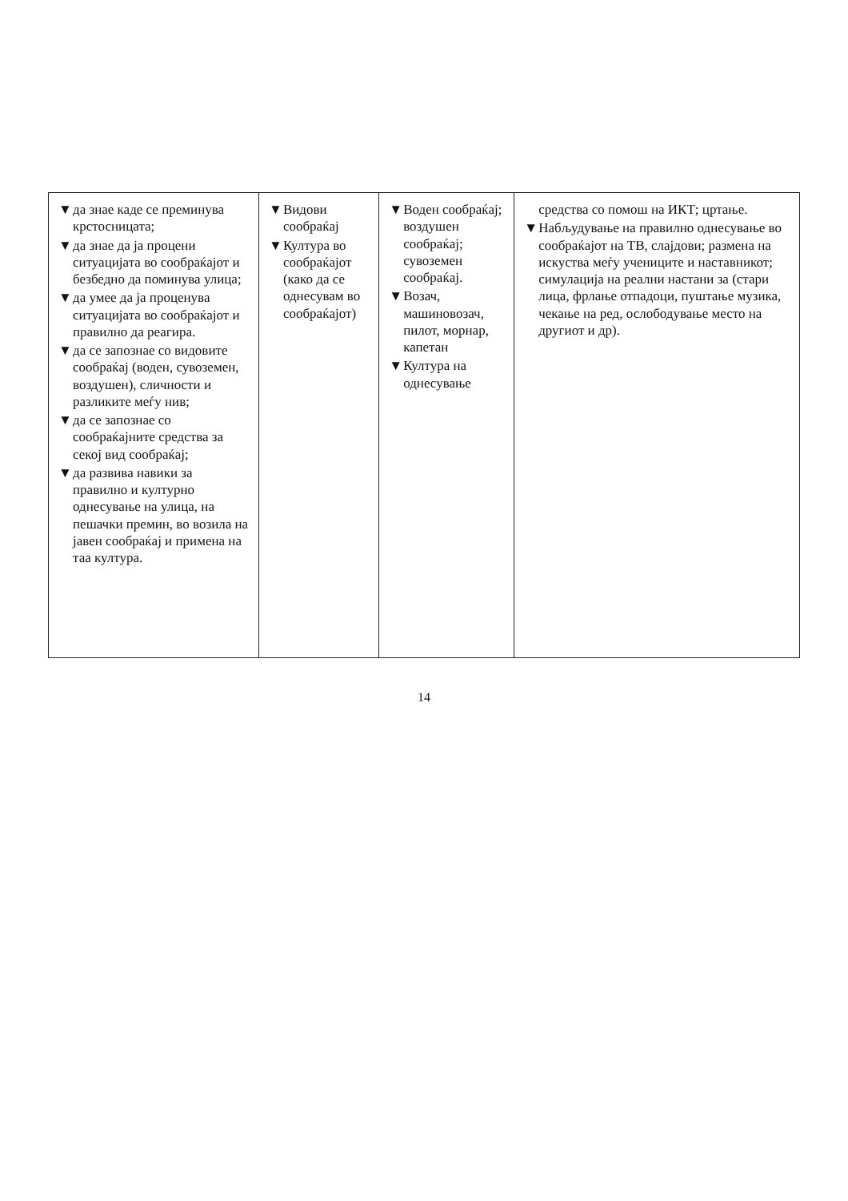| ▼ да знае каде се преминува крстосницата; ▼ да знае да ја процени ситуацијата во сообраќајот и безбедно да поминува улица; ▼ да умее да ја проценува ситуацијата во сообраќајот и правилно да реагира. ▼ да се запознае со видовите сообраќај (воден, сувоземен, воздушен), сличности и разликите меѓу нив; ▼ да се запознае со сообраќајните средства за секој вид сообраќај; ▼ да развива навики за правилно и културно однесување на улица, на пешачки премин, во возила на јавен сообраќај и примена на таа култура. | ▼ Видови сообраќај ▼ Култура во сообраќајот (како да се однесувам во сообраќајот) | ▼ Воден сообраќај; воздушен сообраќај; сувоземен сообраќај. ▼ Возач, машиновозач, пилот, морнар, капетан ▼ Култура на однесување | средства со помош на ИКТ; цртање. ▼ Набљудување на правилно однесување во сообраќајот на ТВ, слајдови; размена на искуства меѓу учениците и наставникот; симулација на реални настани за (стари лица, фрлање отпадоци, пуштање музика, чекање на ред, ослободување место на другиот и др). |
14